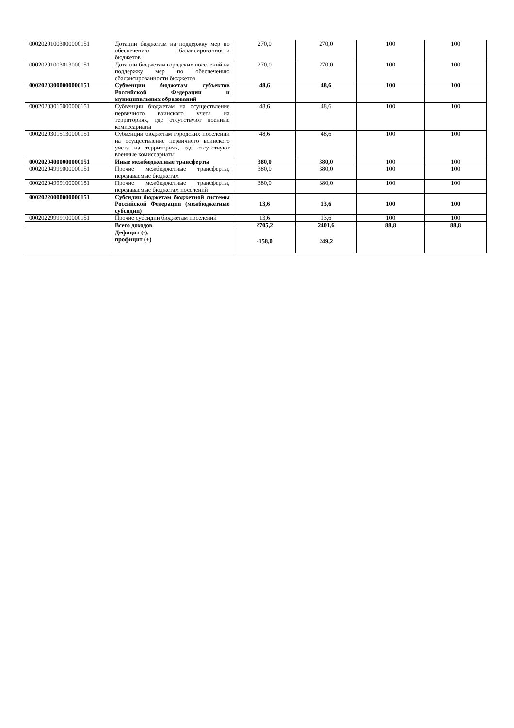| 00020201003000000151 | Дотации бюджетам на поддержку мер по обеспечению сбалансированности бюджетов | 270,0 | 270,0 | 100 | 100 |
| 00020201003013000151 | Дотации бюджетам городских поселений на поддержку мер по обеспечению сбалансированности бюджетов | 270,0 | 270,0 | 100 | 100 |
| 00020203000000000151 | Субвенции бюджетам субъектов Российской Федерации и муниципальных образований | 48,6 | 48,6 | 100 | 100 |
| 00020203015000000151 | Субвенции бюджетам на осуществление первичного воинского учета на территориях, где отсутствуют военные комиссариаты | 48,6 | 48,6 | 100 | 100 |
| 00020203015130000151 | Субвенции бюджетам городских поселений на осуществление первичного воинского учета на территориях, где отсутствуют военные комиссариаты | 48,6 | 48,6 | 100 | 100 |
| 00020204000000000151 | Иные межбюджетные трансферты | 380,0 | 380,0 | 100 | 100 |
| 00020204999000000151 | Прочие межбюджетные трансферты, передаваемые бюджетам | 380,0 | 380,0 | 100 | 100 |
| 00020204999100000151 | Прочие межбюджетные трансферты, передаваемые бюджетам поселений | 380,0 | 380,0 | 100 | 100 |
| 00020220000000000151 | Субсидии бюджетам бюджетной системы Российской Федерации (межбюджетные субсидии) | 13,6 | 13,6 | 100 | 100 |
| 00020229999100000151 | Прочие субсидии бюджетам поселений | 13,6 | 13,6 | 100 | 100 |
| | Всего доходов | 2705,2 | 2401,6 | 88,8 | 88,8 |
| | Дефицит (-), профицит (+) | -158,0 | 249,2 | | |